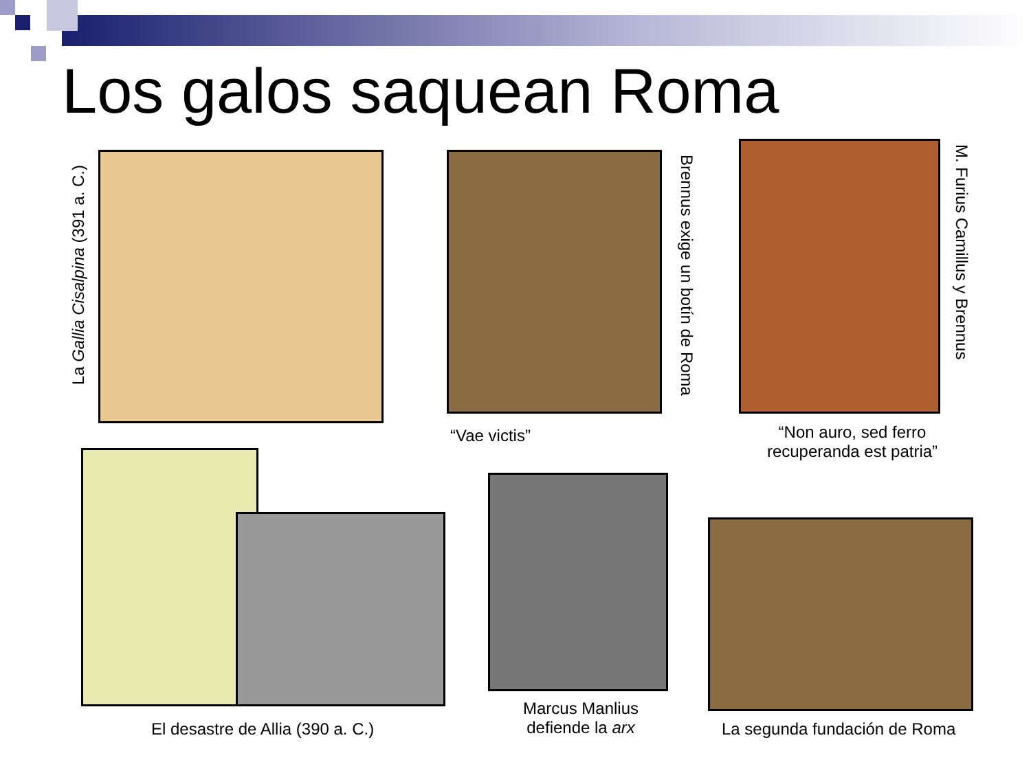Los galos saquean Roma
La Gallia Cisalpina (391 a. C.)
Brennus exige un botín de Roma
“Vae victis”
M. Furius Camillus y Brennus
“Non auro, sed ferro recuperanda est patria”
El desastre de Allia (390 a. C.)
Marcus Manlius defiende la arx
La segunda fundación de Roma